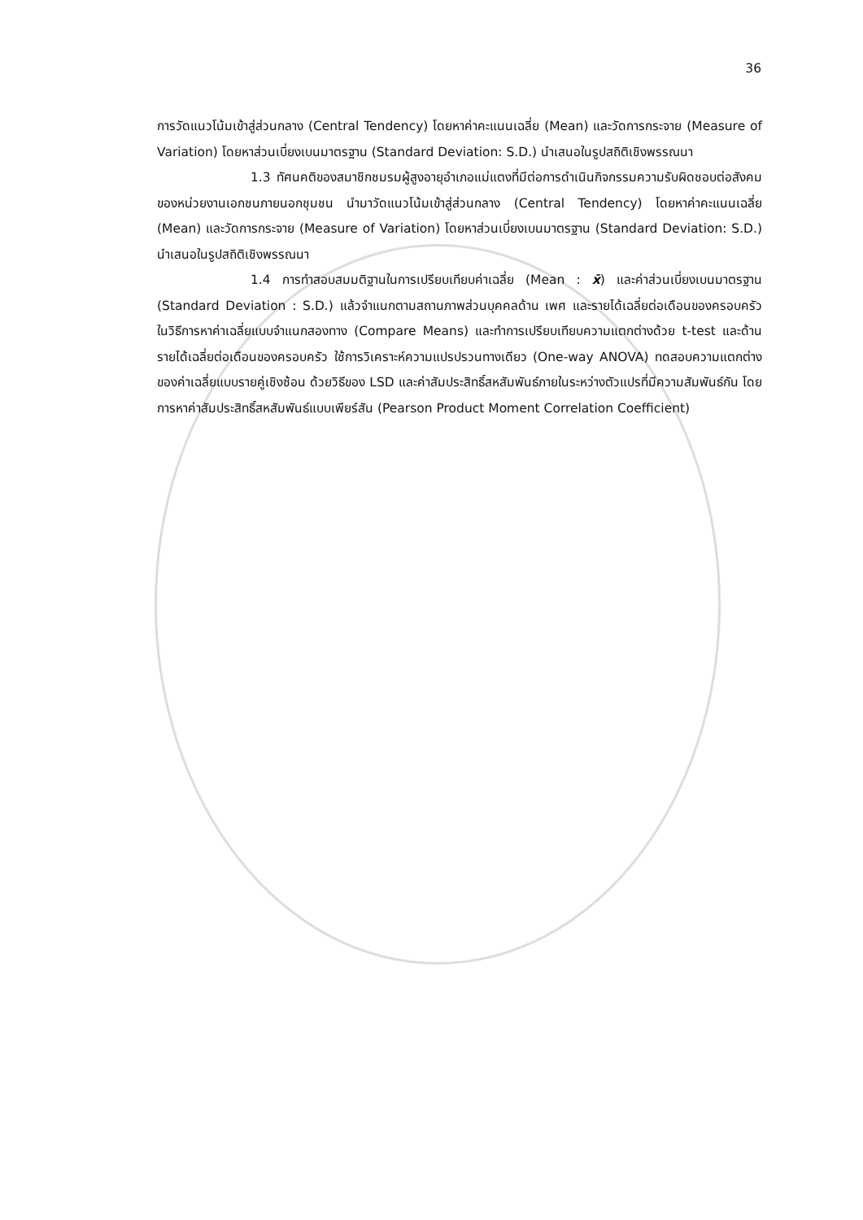36
การวัดแนวโน้มเข้าสู่ส่วนกลาง (Central Tendency) โดยหาค่าคะแนนเฉลี่ย (Mean) และวัดการกระจาย (Measure of Variation) โดยหาส่วนเบี่ยงเบนมาตรฐาน (Standard Deviation: S.D.) นำเสนอในรูปสถิติเชิงพรรณนา
1.3 ทัศนคติของสมาชิกชมรมผู้สูงอายุอำเภอแม่แตงที่มีต่อการดำเนินกิจกรรมความรับผิดชอบต่อสังคมของหน่วยงานเอกชนภายนอกชุมชน นำมาวัดแนวโน้มเข้าสู่ส่วนกลาง (Central Tendency) โดยหาค่าคะแนนเฉลี่ย (Mean) และวัดการกระจาย (Measure of Variation) โดยหาส่วนเบี่ยงเบนมาตรฐาน (Standard Deviation: S.D.) นำเสนอในรูปสถิติเชิงพรรณนา
1.4 การทำสอบสมมติฐานในการเปรียบเทียบค่าเฉลี่ย (Mean : x̄) และค่าส่วนเบี่ยงเบนมาตรฐาน (Standard Deviation : S.D.) แล้วจำแนกตามสถานภาพส่วนบุคคลด้าน เพศ และรายได้เฉลี่ยต่อเดือนของครอบครัว ในวิธีการหาค่าเฉลี่ยแบบจำแนกสองทาง (Compare Means) และทำการเปรียบเทียบความแตกต่างด้วย t-test และด้านรายได้เฉลี่ยต่อเดือนของครอบครัว ใช้การวิเคราะห์ความแปรปรวนทางเดียว (One-way ANOVA) ทดสอบความแตกต่างของค่าเฉลี่ยแบบรายคู่เชิงซ้อน ด้วยวิธีของ LSD และค่าสัมประสิทธิ์สหสัมพันธ์ภายในระหว่างตัวแปรที่มีความสัมพันธ์กัน โดยการหาค่าสัมประสิทธิ์สหสัมพันธ์แบบเพียร์สัน (Pearson Product Moment Correlation Coefficient)